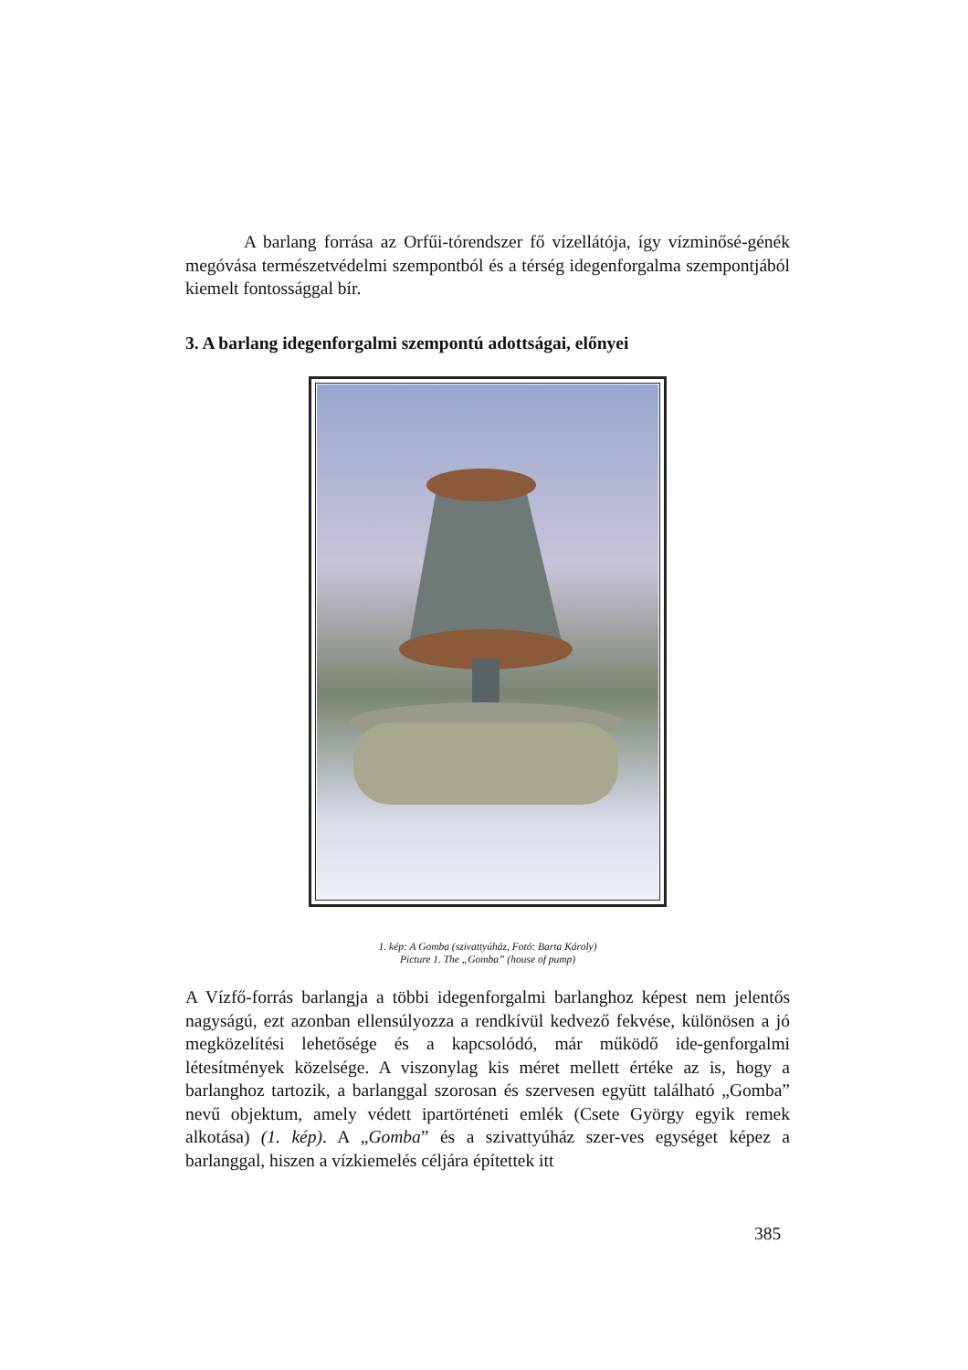A barlang forrása az Orfűi-tórendszer fő vízellátója, így vízminősé-génék megóvása természetvédelmi szempontból és a térség idegenforgalma szempontjából kiemelt fontossággal bír.
3. A barlang idegenforgalmi szempontú adottságai, előnyei
1. kép: A Gomba (szivattyúház, Fotó: Barta Károly)
Picture 1. The „Gomba” (house of pump)
A Vízfő-forrás barlangja a többi idegenforgalmi barlanghoz képest nem jelentős nagyságú, ezt azonban ellensúlyozza a rendkívül kedvező fekvése, különösen a jó megközelítési lehetősége és a kapcsolódó, már működő ide-genforgalmi létesítmények közelsége. A viszonylag kis méret mellett értéke az is, hogy a barlanghoz tartozik, a barlanggal szorosan és szervesen együtt található „Gomba” nevű objektum, amely védett ipartörténeti emlék (Csete György egyik remek alkotása) (1. kép). A „Gomba” és a szivattyúház szer-ves egységet képez a barlanggal, hiszen a vízkiemelés céljára építettek itt
385